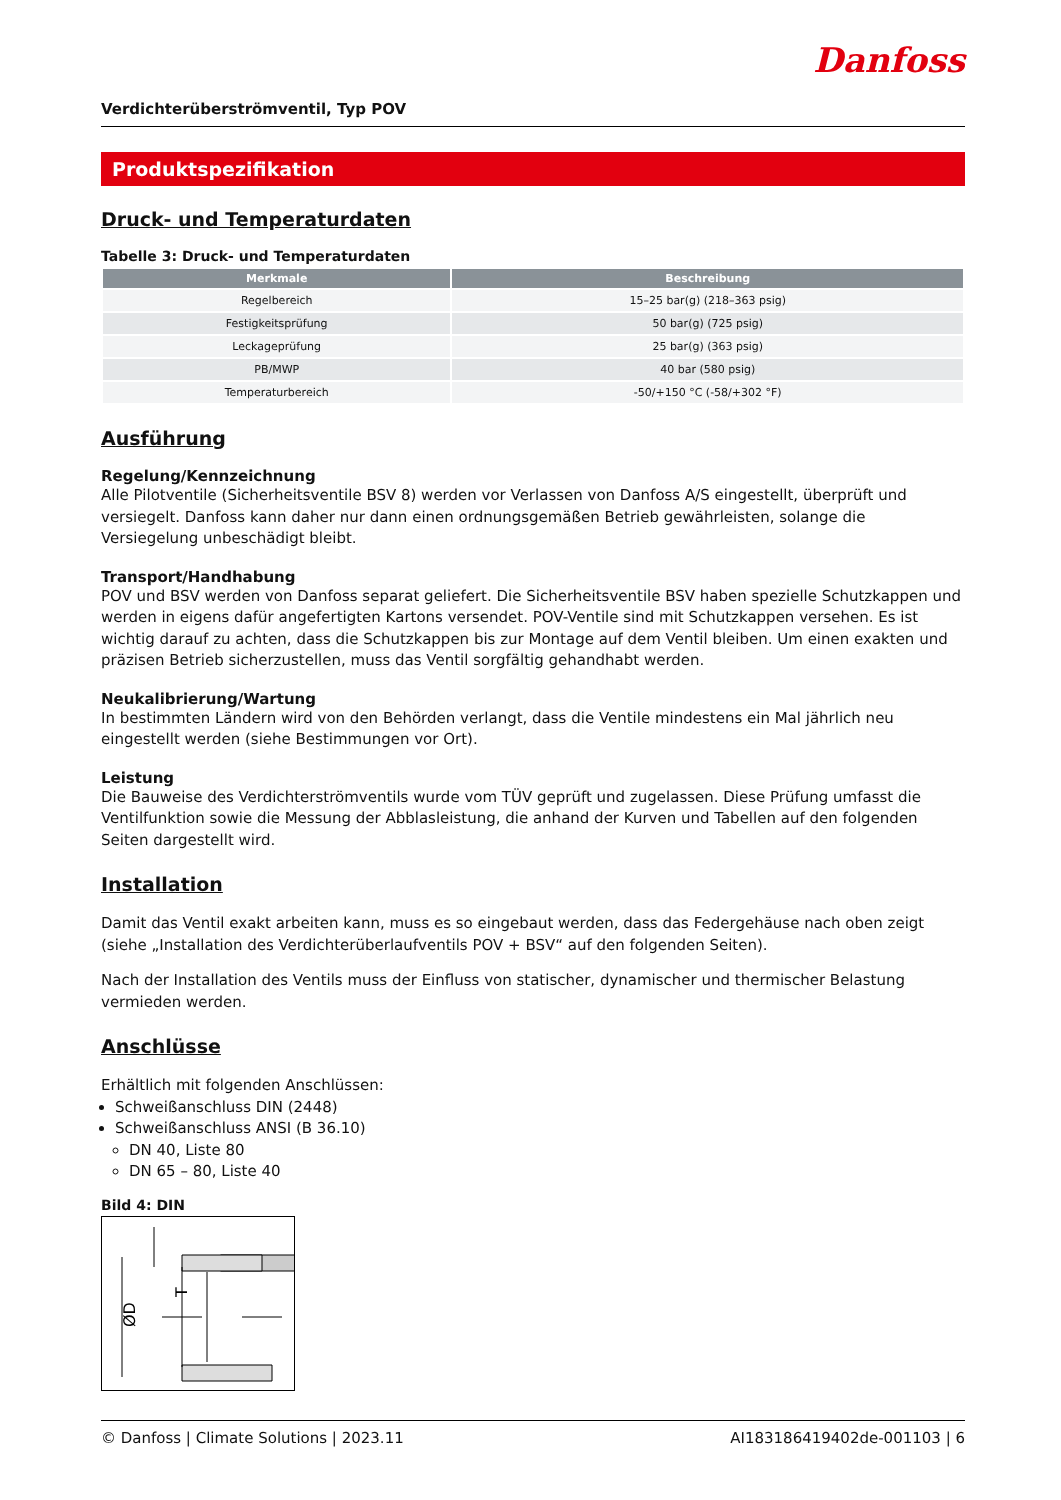Danfoss
Verdichterüberströmventil, Typ POV
Produktspezifikation
Druck- und Temperaturdaten
Tabelle 3: Druck- und Temperaturdaten
| Merkmale | Beschreibung |
| --- | --- |
| Regelbereich | 15–25 bar(g) (218–363 psig) |
| Festigkeitsprüfung | 50 bar(g) (725 psig) |
| Leckageprüfung | 25 bar(g) (363 psig) |
| PB/MWP | 40 bar (580 psig) |
| Temperaturbereich | -50/+150 °C (-58/+302 °F) |
Ausführung
Regelung/Kennzeichnung
Alle Pilotventile (Sicherheitsventile BSV 8) werden vor Verlassen von Danfoss A/S eingestellt, überprüft und versiegelt. Danfoss kann daher nur dann einen ordnungsgemäßen Betrieb gewährleisten, solange die Versiegelung unbeschädigt bleibt.
Transport/Handhabung
POV und BSV werden von Danfoss separat geliefert. Die Sicherheitsventile BSV haben spezielle Schutzkappen und werden in eigens dafür angefertigten Kartons versendet. POV-Ventile sind mit Schutzkappen versehen. Es ist wichtig darauf zu achten, dass die Schutzkappen bis zur Montage auf dem Ventil bleiben. Um einen exakten und präzisen Betrieb sicherzustellen, muss das Ventil sorgfältig gehandhabt werden.
Neukalibrierung/Wartung
In bestimmten Ländern wird von den Behörden verlangt, dass die Ventile mindestens ein Mal jährlich neu eingestellt werden (siehe Bestimmungen vor Ort).
Leistung
Die Bauweise des Verdichterströmventils wurde vom TÜV geprüft und zugelassen. Diese Prüfung umfasst die Ventilfunktion sowie die Messung der Abblasleistung, die anhand der Kurven und Tabellen auf den folgenden Seiten dargestellt wird.
Installation
Damit das Ventil exakt arbeiten kann, muss es so eingebaut werden, dass das Federgehäuse nach oben zeigt (siehe „Installation des Verdichterüberlaufventils POV + BSV“ auf den folgenden Seiten).
Nach der Installation des Ventils muss der Einfluss von statischer, dynamischer und thermischer Belastung vermieden werden.
Anschlüsse
Erhältlich mit folgenden Anschlüssen:
Schweißanschluss DIN (2448)
Schweißanschluss ANSI (B 36.10)
DN 40, Liste 80
DN 65 – 80, Liste 40
Bild 4: DIN
ØD
T
© Danfoss | Climate Solutions | 2023.11 AI183186419402de-001103 | 6